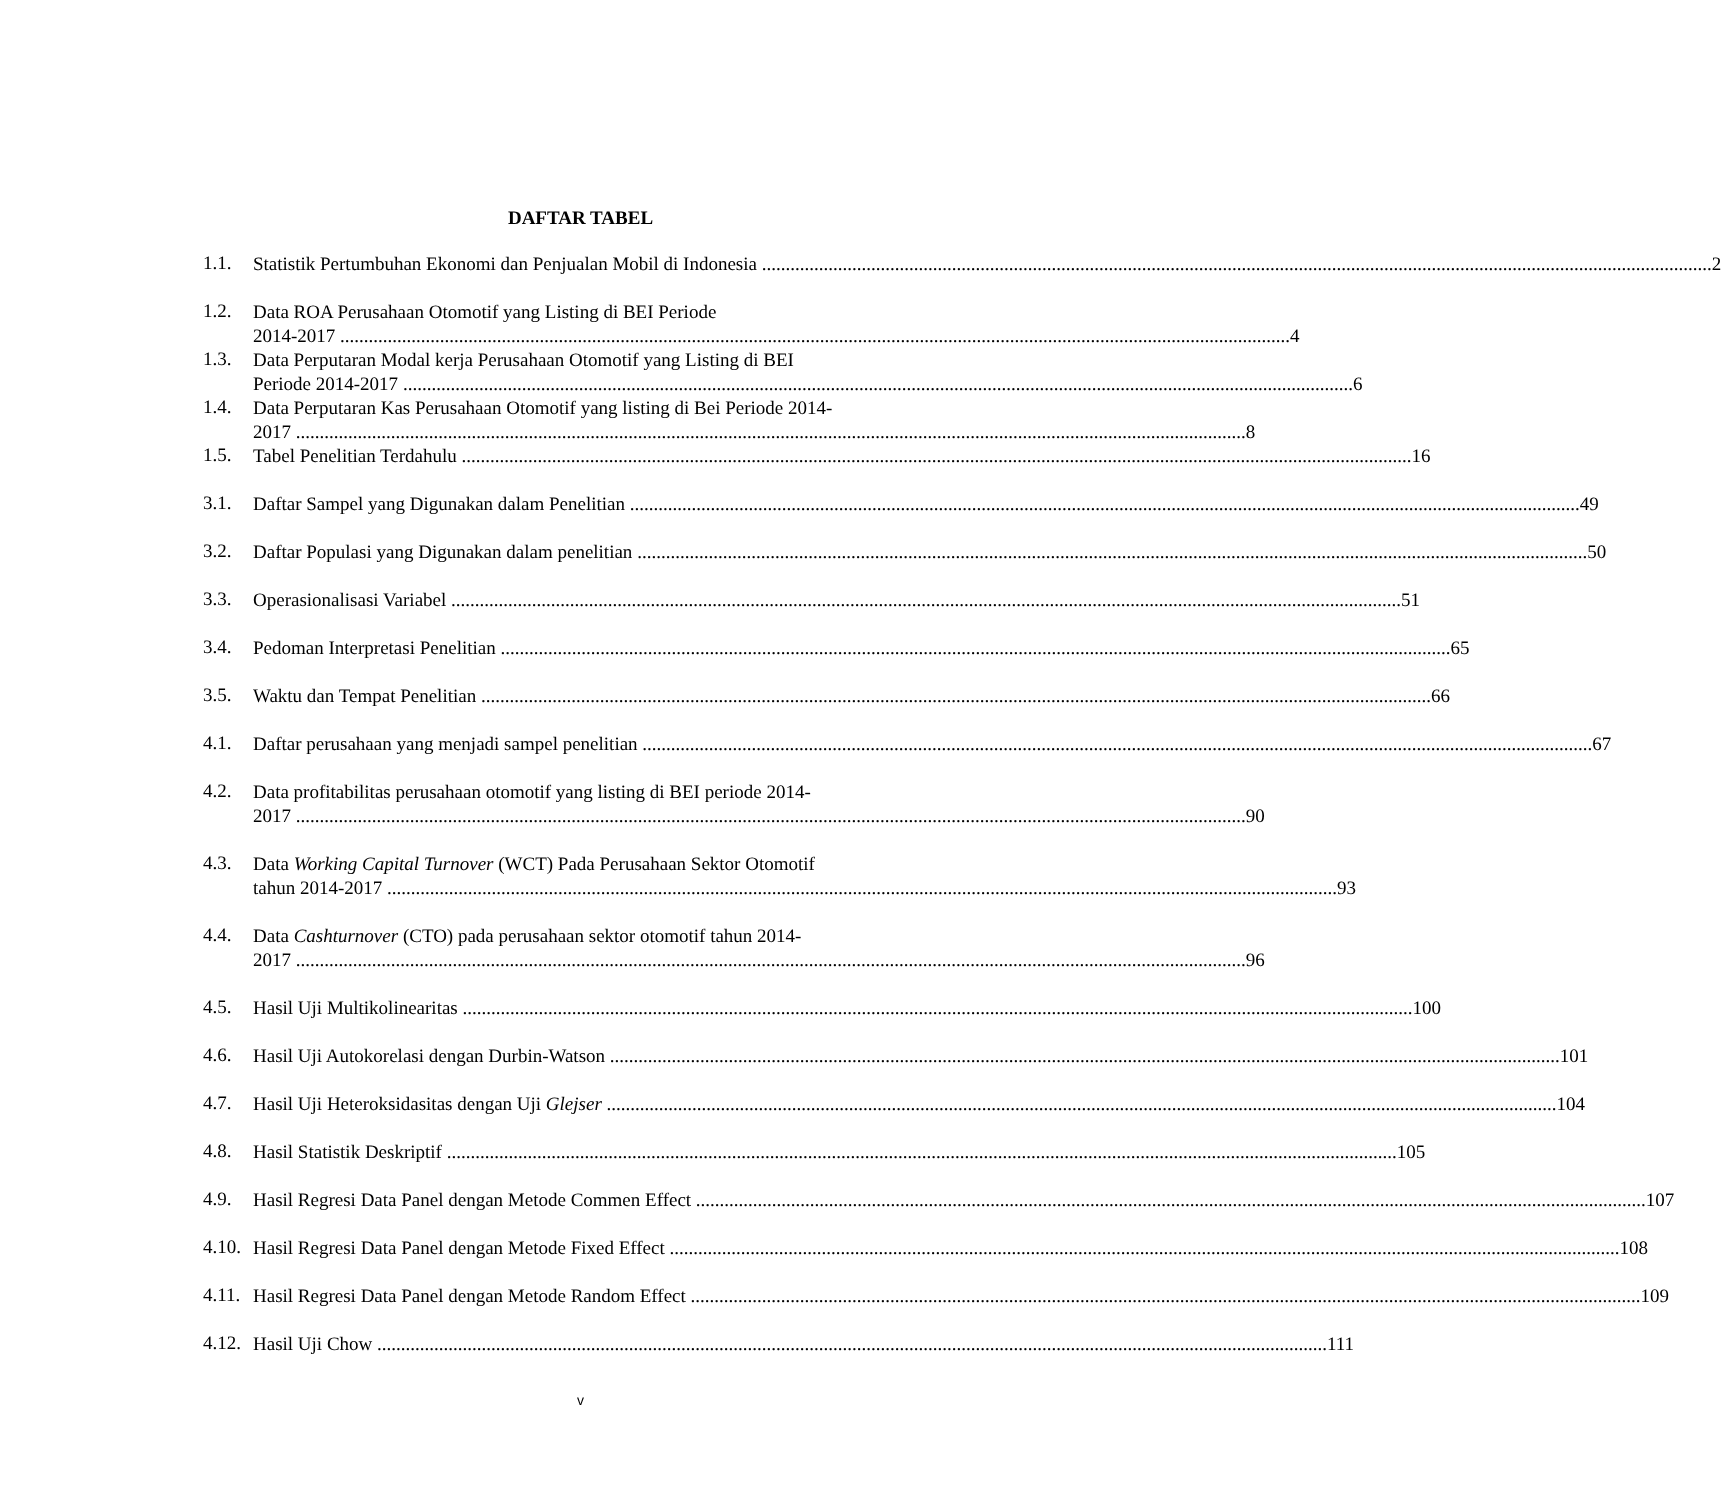DAFTAR TABEL
1.1.
Statistik Pertumbuhan Ekonomi dan Penjualan Mobil di Indonesia 2
1.2.
Data ROA Perusahaan Otomotif yang Listing di BEI Periode
2014-2017 4
1.3.
Data Perputaran Modal kerja Perusahaan Otomotif yang Listing di BEI
Periode 2014-2017 6
1.4.
Data Perputaran Kas Perusahaan Otomotif yang listing di Bei Periode 2014-
2017 8
1.5.
Tabel Penelitian Terdahulu 16
3.1.
Daftar Sampel yang Digunakan dalam Penelitian 49
3.2.
Daftar Populasi yang Digunakan dalam penelitian 50
3.3.
Operasionalisasi Variabel 51
3.4.
Pedoman Interpretasi Penelitian 65
3.5.
Waktu dan Tempat Penelitian 66
4.1.
Daftar perusahaan yang menjadi sampel penelitian 67
4.2.
Data profitabilitas perusahaan otomotif yang listing di BEI periode 2014-
2017 90
4.3.
Data Working Capital Turnover (WCT) Pada Perusahaan Sektor Otomotif
tahun 2014-2017 93
4.4.
Data Cashturnover (CTO) pada perusahaan sektor otomotif tahun 2014-
2017 96
4.5.
Hasil Uji Multikolinearitas 100
4.6.
Hasil Uji Autokorelasi dengan Durbin-Watson 101
4.7.
Hasil Uji Heteroksidasitas dengan Uji Glejser 104
4.8.
Hasil Statistik Deskriptif 105
4.9.
Hasil Regresi Data Panel dengan Metode Commen Effect 107
4.10.
Hasil Regresi Data Panel dengan Metode Fixed Effect 108
4.11.
Hasil Regresi Data Panel dengan Metode Random Effect 109
4.12.
Hasil Uji Chow 111
v